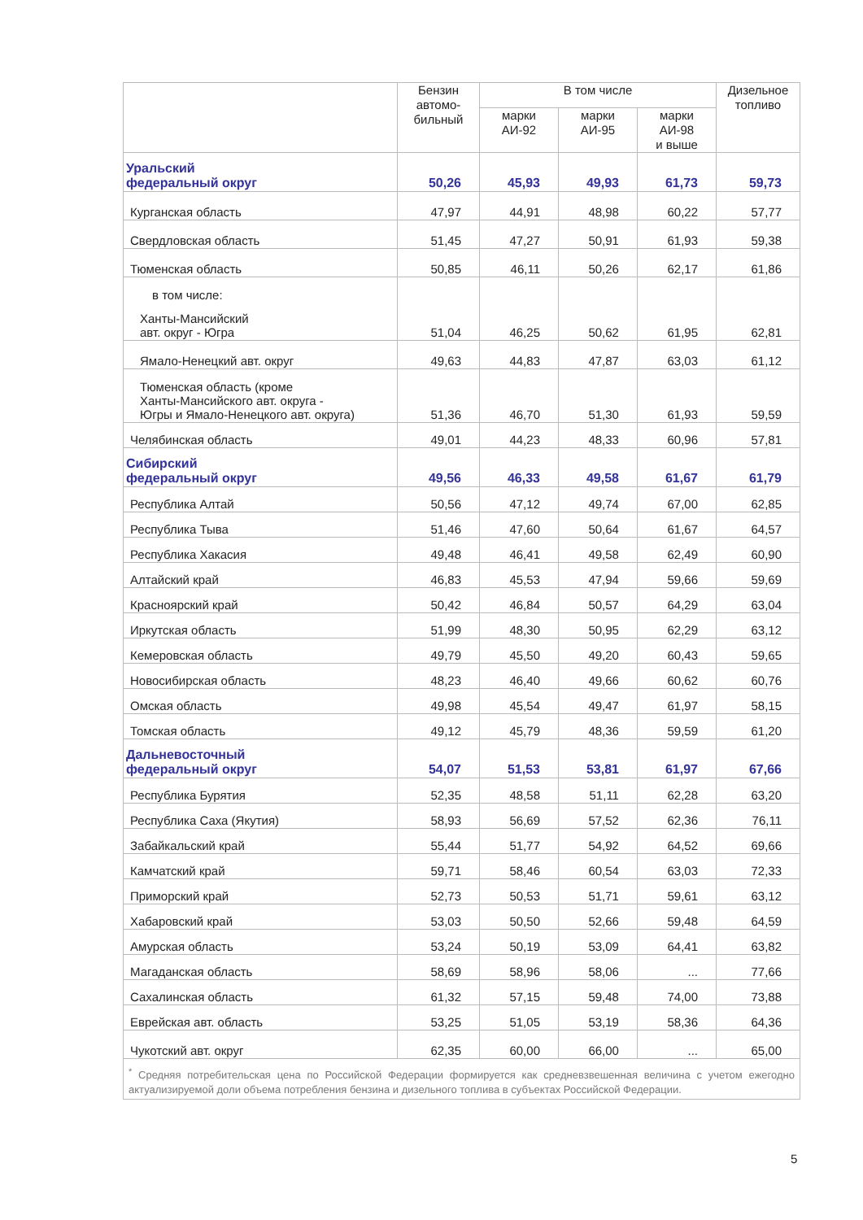| | Бензин автомо- бильный | В том числе | | | Дизельное топливо |
| --- | --- | --- | --- | --- | --- |
| | | марки АИ-92 | марки АИ-95 | марки АИ-98 и выше | |
| Уральский федеральный округ | 50,26 | 45,93 | 49,93 | 61,73 | 59,73 |
| Курганская область | 47,97 | 44,91 | 48,98 | 60,22 | 57,77 |
| Свердловская область | 51,45 | 47,27 | 50,91 | 61,93 | 59,38 |
| Тюменская область | 50,85 | 46,11 | 50,26 | 62,17 | 61,86 |
| в том числе: Ханты-Мансийский авт. округ - Югра | 51,04 | 46,25 | 50,62 | 61,95 | 62,81 |
| Ямало-Ненецкий авт. округ | 49,63 | 44,83 | 47,87 | 63,03 | 61,12 |
| Тюменская область (кроме Ханты-Мансийского авт. округа - Югры и Ямало-Ненецкого авт. округа) | 51,36 | 46,70 | 51,30 | 61,93 | 59,59 |
| Челябинская область | 49,01 | 44,23 | 48,33 | 60,96 | 57,81 |
| Сибирский федеральный округ | 49,56 | 46,33 | 49,58 | 61,67 | 61,79 |
| Республика Алтай | 50,56 | 47,12 | 49,74 | 67,00 | 62,85 |
| Республика Тыва | 51,46 | 47,60 | 50,64 | 61,67 | 64,57 |
| Республика Хакасия | 49,48 | 46,41 | 49,58 | 62,49 | 60,90 |
| Алтайский край | 46,83 | 45,53 | 47,94 | 59,66 | 59,69 |
| Красноярский край | 50,42 | 46,84 | 50,57 | 64,29 | 63,04 |
| Иркутская область | 51,99 | 48,30 | 50,95 | 62,29 | 63,12 |
| Кемеровская область | 49,79 | 45,50 | 49,20 | 60,43 | 59,65 |
| Новосибирская область | 48,23 | 46,40 | 49,66 | 60,62 | 60,76 |
| Омская область | 49,98 | 45,54 | 49,47 | 61,97 | 58,15 |
| Томская область | 49,12 | 45,79 | 48,36 | 59,59 | 61,20 |
| Дальневосточный федеральный округ | 54,07 | 51,53 | 53,81 | 61,97 | 67,66 |
| Республика Бурятия | 52,35 | 48,58 | 51,11 | 62,28 | 63,20 |
| Республика Саха (Якутия) | 58,93 | 56,69 | 57,52 | 62,36 | 76,11 |
| Забайкальский край | 55,44 | 51,77 | 54,92 | 64,52 | 69,66 |
| Камчатский край | 59,71 | 58,46 | 60,54 | 63,03 | 72,33 |
| Приморский край | 52,73 | 50,53 | 51,71 | 59,61 | 63,12 |
| Хабаровский край | 53,03 | 50,50 | 52,66 | 59,48 | 64,59 |
| Амурская область | 53,24 | 50,19 | 53,09 | 64,41 | 63,82 |
| Магаданская область | 58,69 | 58,96 | 58,06 | ... | 77,66 |
| Сахалинская область | 61,32 | 57,15 | 59,48 | 74,00 | 73,88 |
| Еврейская авт. область | 53,25 | 51,05 | 53,19 | 58,36 | 64,36 |
| Чукотский авт. округ | 62,35 | 60,00 | 66,00 | ... | 65,00 |
| <sup>*</sup> Средняя потребительская цена по Российской Федерации формируется как средневзвешенная величина с учетом ежегодно актуализируемой доли объема потребления бензина и дизельного топлива в субъектах Российской Федерации. | | | | | |
5